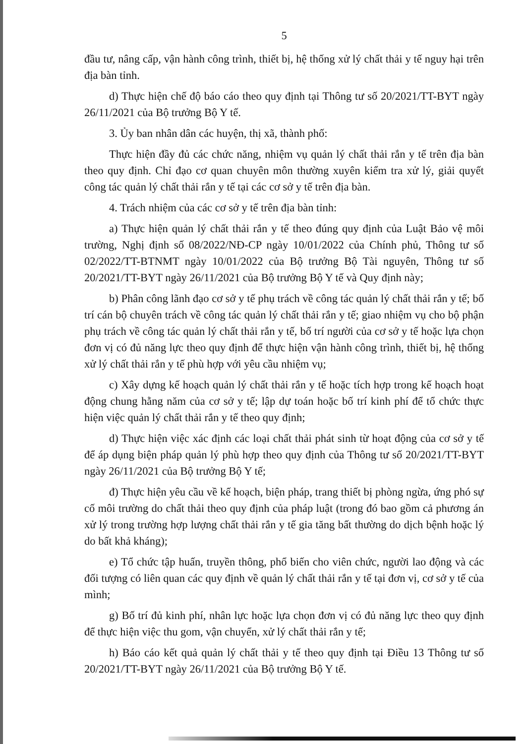5
đầu tư, nâng cấp, vận hành công trình, thiết bị, hệ thống xử lý chất thải y tế nguy hại trên địa bàn tỉnh.
d) Thực hiện chế độ báo cáo theo quy định tại Thông tư số 20/2021/TT-BYT ngày 26/11/2021 của Bộ trưởng Bộ Y tế.
3. Ủy ban nhân dân các huyện, thị xã, thành phố:
Thực hiện đầy đủ các chức năng, nhiệm vụ quản lý chất thải rắn y tế trên địa bàn theo quy định. Chỉ đạo cơ quan chuyên môn thường xuyên kiểm tra xử lý, giải quyết công tác quản lý chất thải rắn y tế tại các cơ sở y tế trên địa bàn.
4. Trách nhiệm của các cơ sở y tế trên địa bàn tỉnh:
a) Thực hiện quản lý chất thải rắn y tế theo đúng quy định của Luật Bảo vệ môi trường, Nghị định số 08/2022/NĐ-CP ngày 10/01/2022 của Chính phủ, Thông tư số 02/2022/TT-BTNMT ngày 10/01/2022 của Bộ trưởng Bộ Tài nguyên, Thông tư số 20/2021/TT-BYT ngày 26/11/2021 của Bộ trưởng Bộ Y tế và Quy định này;
b) Phân công lãnh đạo cơ sở y tế phụ trách về công tác quản lý chất thải rắn y tế; bố trí cán bộ chuyên trách về công tác quản lý chất thải rắn y tế; giao nhiệm vụ cho bộ phận phụ trách về công tác quản lý chất thải rắn y tế, bố trí người của cơ sở y tế hoặc lựa chọn đơn vị có đủ năng lực theo quy định để thực hiện vận hành công trình, thiết bị, hệ thống xử lý chất thải rắn y tế phù hợp với yêu cầu nhiệm vụ;
c) Xây dựng kế hoạch quản lý chất thải rắn y tế hoặc tích hợp trong kế hoạch hoạt động chung hằng năm của cơ sở y tế; lập dự toán hoặc bố trí kinh phí để tổ chức thực hiện việc quản lý chất thải rắn y tế theo quy định;
d) Thực hiện việc xác định các loại chất thải phát sinh từ hoạt động của cơ sở y tế để áp dụng biện pháp quản lý phù hợp theo quy định của Thông tư số 20/2021/TT-BYT ngày 26/11/2021 của Bộ trưởng Bộ Y tế;
đ) Thực hiện yêu cầu về kế hoạch, biện pháp, trang thiết bị phòng ngừa, ứng phó sự cố môi trường do chất thải theo quy định của pháp luật (trong đó bao gồm cả phương án xử lý trong trường hợp lượng chất thải rắn y tế gia tăng bất thường do dịch bệnh hoặc lý do bất khả kháng);
e) Tổ chức tập huấn, truyền thông, phổ biến cho viên chức, người lao động và các đối tượng có liên quan các quy định về quản lý chất thải rắn y tế tại đơn vị, cơ sở y tế của mình;
g) Bố trí đủ kinh phí, nhân lực hoặc lựa chọn đơn vị có đủ năng lực theo quy định để thực hiện việc thu gom, vận chuyển, xử lý chất thải rắn y tế;
h) Báo cáo kết quả quản lý chất thải y tế theo quy định tại Điều 13 Thông tư số 20/2021/TT-BYT ngày 26/11/2021 của Bộ trưởng Bộ Y tế.